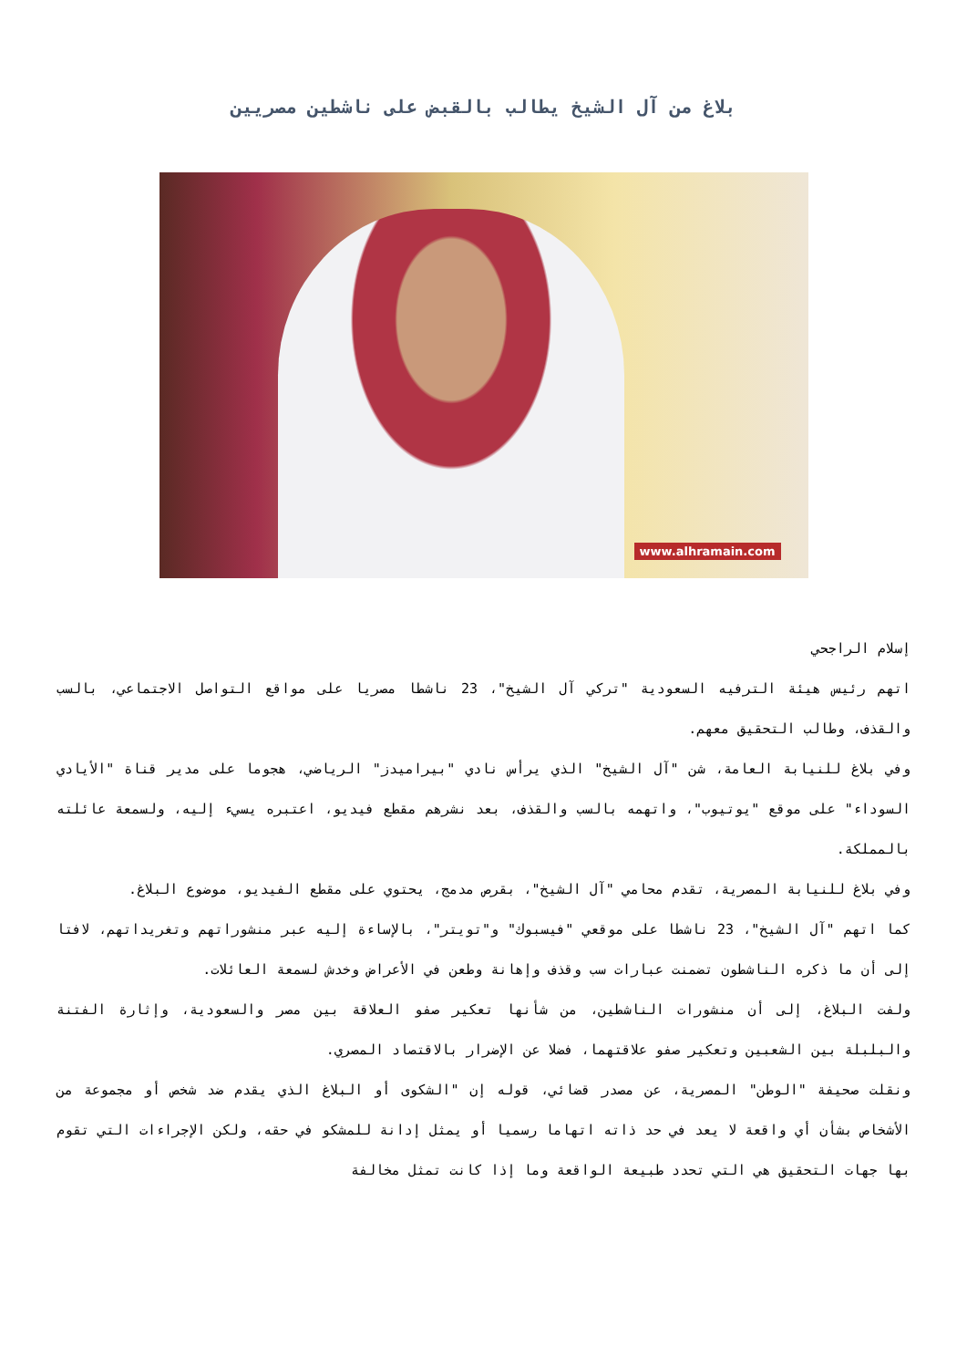بلاغ من آل الشيخ يطالب بالقبض على ناشطين مصريين
www.alhramain.com
إسلام الراجحي
اتهم رئيس هيئة الترفيه السعودية "تركي آل الشيخ"، 23 ناشطا مصريا على مواقع التواصل الاجتماعي، بالسب والقذف، وطالب التحقيق معهم.
وفي بلاغ للنيابة العامة، شن "آل الشيخ" الذي يرأس نادي "بيراميدز" الرياضي، هجوما على مدير قناة "الأيادي السوداء" على موقع "يوتيوب"، واتهمه بالسب والقذف، بعد نشرهم مقطع فيديو، اعتبره يسيء إليه، ولسمعة عائلته بالمملكة.
وفي بلاغ للنيابة المصرية، تقدم محامي "آل الشيخ"، بقرص مدمج، يحتوي على مقطع الفيديو، موضوع البلاغ.
كما اتهم "آل الشيخ"، 23 ناشطا على موقعي "فيسبوك" و"تويتر"، بالإساءة إليه عبر منشوراتهم وتغريداتهم، لافتا إلى أن ما ذكره الناشطون تضمنت عبارات سب وقذف وإهانة وطعن في الأعراض وخدش لسمعة العائلات.
ولفت البلاغ، إلى أن منشورات الناشطين، من شأنها تعكير صفو العلاقة بين مصر والسعودية، وإثارة الفتنة والبلبلة بين الشعبين وتعكير صفو علاقتهما، فضلا عن الإضرار بالاقتصاد المصري.
ونقلت صحيفة "الوطن" المصرية، عن مصدر قضائي، قوله إن "الشكوى أو البلاغ الذي يقدم ضد شخص أو مجموعة من الأشخاص بشأن أي واقعة لا يعد في حد ذاته اتهاما رسميا أو يمثل إدانة للمشكو في حقه، ولكن الإجراءات التي تقوم بها جهات التحقيق هي التي تحدد طبيعة الواقعة وما إذا كانت تمثل مخالفة